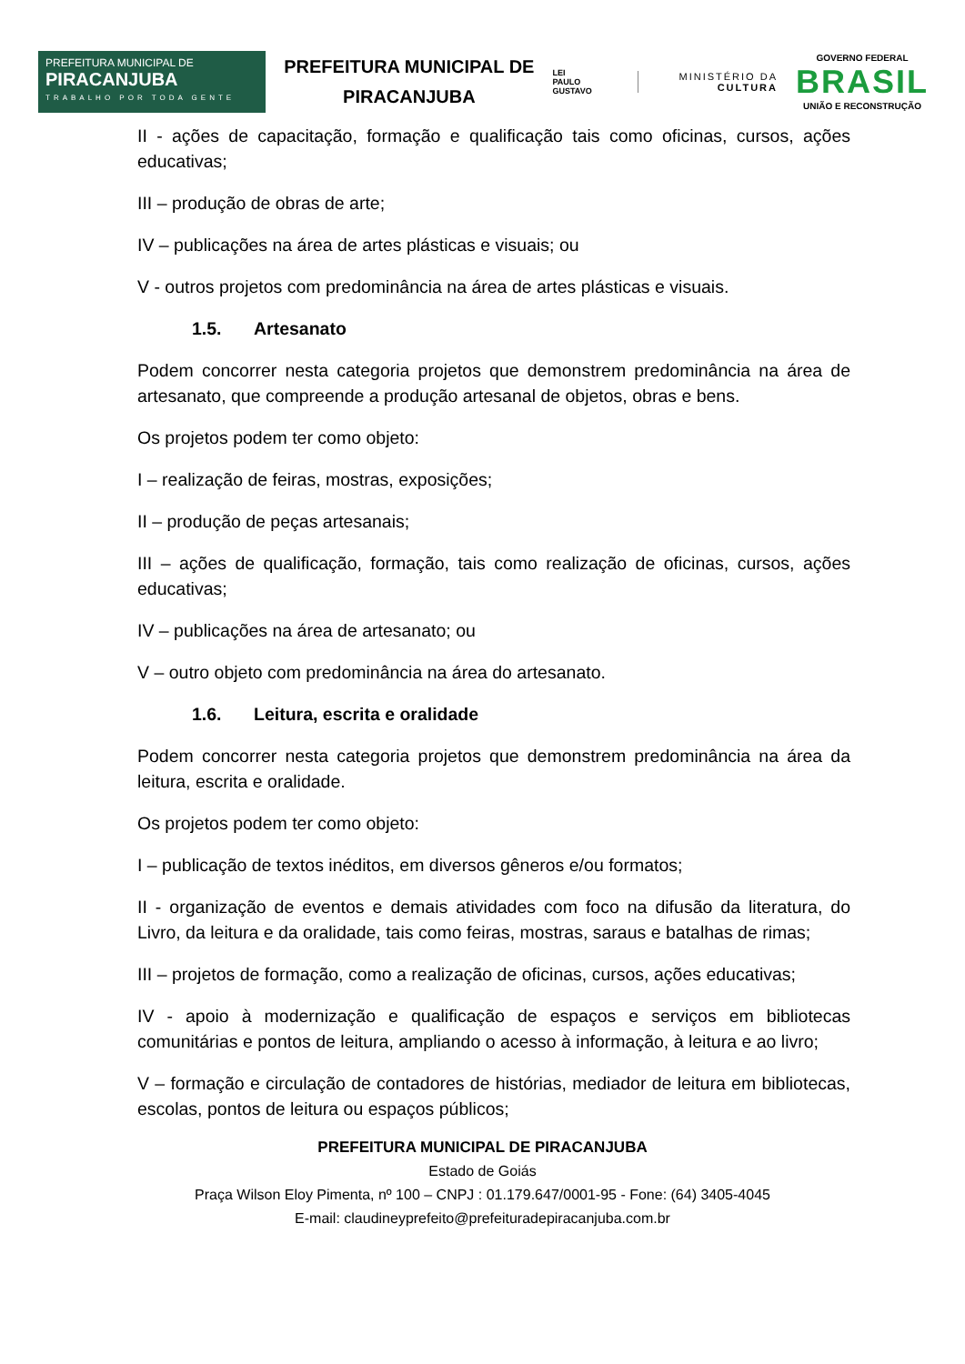PREFEITURA MUNICIPAL DE
PIRACANJUBA
TRABALHO POR TODA GENTE
PREFEITURA MUNICIPAL DE PIRACANJUBA
LEI
PAULO
GUSTAVO
MINISTÉRIO DA
CULTURA
GOVERNO FEDERAL
BRASIL
UNIÃO E RECONSTRUÇÃO
II - ações de capacitação, formação e qualificação tais como oficinas, cursos, ações educativas;
III – produção de obras de arte;
IV – publicações na área de artes plásticas e visuais; ou
V - outros projetos com predominância na área de artes plásticas e visuais.
1.5. Artesanato
Podem concorrer nesta categoria projetos que demonstrem predominância na área de artesanato, que compreende a produção artesanal de objetos, obras e bens.
Os projetos podem ter como objeto:
I – realização de feiras, mostras, exposições;
II – produção de peças artesanais;
III – ações de qualificação, formação, tais como realização de oficinas, cursos, ações educativas;
IV – publicações na área de artesanato; ou
V – outro objeto com predominância na área do artesanato.
1.6. Leitura, escrita e oralidade
Podem concorrer nesta categoria projetos que demonstrem predominância na área da leitura, escrita e oralidade.
Os projetos podem ter como objeto:
I – publicação de textos inéditos, em diversos gêneros e/ou formatos;
II - organização de eventos e demais atividades com foco na difusão da literatura, do Livro, da leitura e da oralidade, tais como feiras, mostras, saraus e batalhas de rimas;
III – projetos de formação, como a realização de oficinas, cursos, ações educativas;
IV - apoio à modernização e qualificação de espaços e serviços em bibliotecas comunitárias e pontos de leitura, ampliando o acesso à informação, à leitura e ao livro;
V – formação e circulação de contadores de histórias, mediador de leitura em bibliotecas, escolas, pontos de leitura ou espaços públicos;
PREFEITURA MUNICIPAL DE PIRACANJUBA
Estado de Goiás
Praça Wilson Eloy Pimenta, nº 100 – CNPJ : 01.179.647/0001-95 - Fone: (64) 3405-4045
E-mail: claudineyprefeito@prefeituradepiracanjuba.com.br